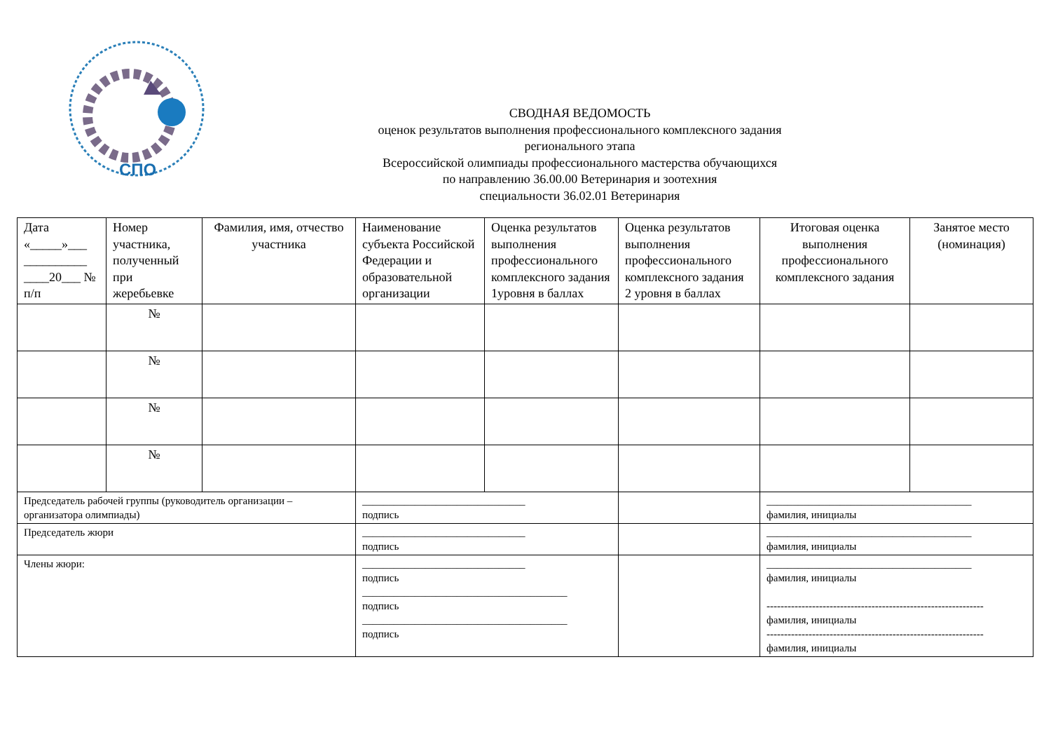СПО
СВОДНАЯ ВЕДОМОСТЬ
оценок результатов выполнения профессионального комплексного задания
регионального этапа
Всероссийской олимпиады профессионального мастерства обучающихся
по направлению 36.00.00 Ветеринария и зоотехния
специальности 36.02.01 Ветеринария
| Дата «_____»___ __________ ____20___ № п/п | Номер участника, полученный при жеребьевке | Фамилия, имя, отчество участника | Наименование субъекта Российской Федерации и образовательной организации | Оценка результатов выполнения профессионального комплексного задания 1уровня в баллах | Оценка результатов выполнения профессионального комплексного задания 2 уровня в баллах | Итоговая оценка выполнения профессионального комплексного задания | Занятое место (номинация) |
| --- | --- | --- | --- | --- | --- | --- | --- |
| | № | | | | | | |
| | № | | | | | | |
| | № | | | | | | |
| | № | | | | | | |
| Председатель рабочей группы (руководитель организации –организатора олимпиады) | | | _______________________________ подпись | | | _______________________________________ фамилия, инициалы | |
| Председатель жюри | | | _______________________________ подпись | | | _______________________________________ фамилия, инициалы | |
| Члены жюри: | | | _______________________________ подпись _______________________________________ подпись _______________________________________ подпись | | | _______________________________________ фамилия, инициалы -------------------------------------------------------------- фамилия, инициалы -------------------------------------------------------------- фамилия, инициалы | |